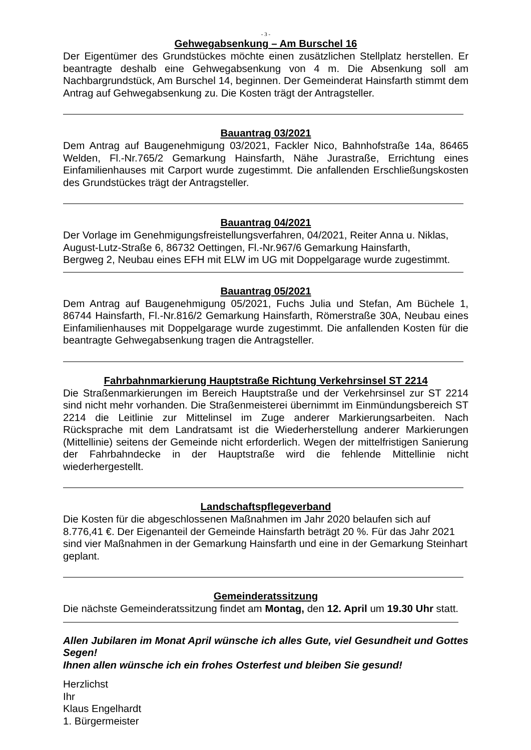- 3 -
Gehwegabsenkung – Am Burschel 16
Der Eigentümer des Grundstückes möchte einen zusätzlichen Stellplatz herstellen. Er beantragte deshalb eine Gehwegabsenkung von 4 m. Die Absenkung soll am Nachbargrundstück, Am Burschel 14, beginnen. Der Gemeinderat Hainsfarth stimmt dem Antrag auf Gehwegabsenkung zu. Die Kosten trägt der Antragsteller.
Bauantrag 03/2021
Dem Antrag auf Baugenehmigung 03/2021, Fackler Nico, Bahnhofstraße 14a, 86465 Welden, Fl.-Nr.765/2 Gemarkung Hainsfarth, Nähe Jurastraße, Errichtung eines Einfamilienhauses mit Carport wurde zugestimmt. Die anfallenden Erschließungskosten des Grundstückes trägt der Antragsteller.
Bauantrag 04/2021
Der Vorlage im Genehmigungsfreistellungsverfahren, 04/2021, Reiter Anna u. Niklas,
August-Lutz-Straße 6, 86732 Oettingen, Fl.-Nr.967/6 Gemarkung Hainsfarth,
Bergweg 2, Neubau eines EFH mit ELW im UG mit Doppelgarage wurde zugestimmt.
Bauantrag 05/2021
Dem Antrag auf Baugenehmigung 05/2021, Fuchs Julia und Stefan, Am Büchele 1, 86744 Hainsfarth, Fl.-Nr.816/2 Gemarkung Hainsfarth, Römerstraße 30A, Neubau eines Einfamilienhauses mit Doppelgarage wurde zugestimmt. Die anfallenden Kosten für die beantragte Gehwegabsenkung tragen die Antragsteller.
Fahrbahnmarkierung Hauptstraße Richtung Verkehrsinsel ST 2214
Die Straßenmarkierungen im Bereich Hauptstraße und der Verkehrsinsel zur ST 2214 sind nicht mehr vorhanden. Die Straßenmeisterei übernimmt im Einmündungsbereich ST 2214 die Leitlinie zur Mittelinsel im Zuge anderer Markierungsarbeiten. Nach Rücksprache mit dem Landratsamt ist die Wiederherstellung anderer Markierungen (Mittellinie) seitens der Gemeinde nicht erforderlich. Wegen der mittelfristigen Sanierung der Fahrbahndecke in der Hauptstraße wird die fehlende Mittellinie nicht wiederhergestellt.
Landschaftspflegeverband
Die Kosten für die abgeschlossenen Maßnahmen im Jahr 2020 belaufen sich auf 8.776,41 €. Der Eigenanteil der Gemeinde Hainsfarth beträgt 20 %. Für das Jahr 2021 sind vier Maßnahmen in der Gemarkung Hainsfarth und eine in der Gemarkung Steinhart geplant.
Gemeinderatssitzung
Die nächste Gemeinderatssitzung findet am Montag, den 12. April um 19.30 Uhr statt.
Allen Jubilaren im Monat April wünsche ich alles Gute, viel Gesundheit und Gottes Segen!
Ihnen allen wünsche ich ein frohes Osterfest und bleiben Sie gesund!
Herzlichst
Ihr
Klaus Engelhardt
1. Bürgermeister